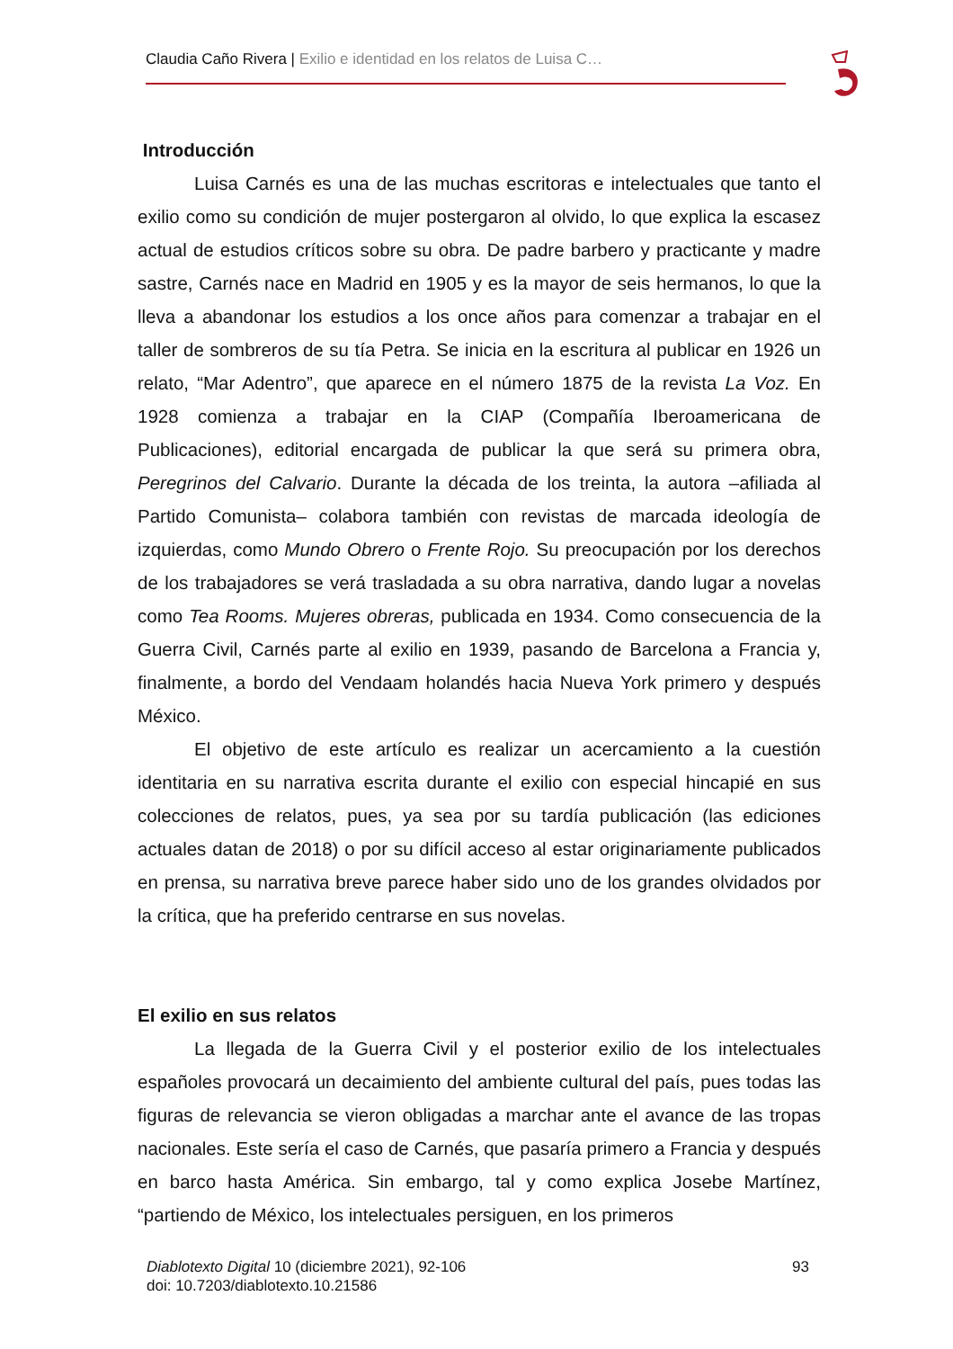Claudia Caño Rivera | Exilio e identidad en los relatos de Luisa C…
Introducción
Luisa Carnés es una de las muchas escritoras e intelectuales que tanto el exilio como su condición de mujer postergaron al olvido, lo que explica la escasez actual de estudios críticos sobre su obra. De padre barbero y practicante y madre sastre, Carnés nace en Madrid en 1905 y es la mayor de seis hermanos, lo que la lleva a abandonar los estudios a los once años para comenzar a trabajar en el taller de sombreros de su tía Petra. Se inicia en la escritura al publicar en 1926 un relato, “Mar Adentro”, que aparece en el número 1875 de la revista La Voz. En 1928 comienza a trabajar en la CIAP (Compañía Iberoamericana de Publicaciones), editorial encargada de publicar la que será su primera obra, Peregrinos del Calvario. Durante la década de los treinta, la autora –afiliada al Partido Comunista– colabora también con revistas de marcada ideología de izquierdas, como Mundo Obrero o Frente Rojo. Su preocupación por los derechos de los trabajadores se verá trasladada a su obra narrativa, dando lugar a novelas como Tea Rooms. Mujeres obreras, publicada en 1934. Como consecuencia de la Guerra Civil, Carnés parte al exilio en 1939, pasando de Barcelona a Francia y, finalmente, a bordo del Vendaam holandés hacia Nueva York primero y después México.
El objetivo de este artículo es realizar un acercamiento a la cuestión identitaria en su narrativa escrita durante el exilio con especial hincapié en sus colecciones de relatos, pues, ya sea por su tardía publicación (las ediciones actuales datan de 2018) o por su difícil acceso al estar originariamente publicados en prensa, su narrativa breve parece haber sido uno de los grandes olvidados por la crítica, que ha preferido centrarse en sus novelas.
El exilio en sus relatos
La llegada de la Guerra Civil y el posterior exilio de los intelectuales españoles provocará un decaimiento del ambiente cultural del país, pues todas las figuras de relevancia se vieron obligadas a marchar ante el avance de las tropas nacionales. Este sería el caso de Carnés, que pasaría primero a Francia y después en barco hasta América. Sin embargo, tal y como explica Josebe Martínez, “partiendo de México, los intelectuales persiguen, en los primeros
93 Diablotexto Digital 10 (diciembre 2021), 92-106
doi: 10.7203/diablotexto.10.21586